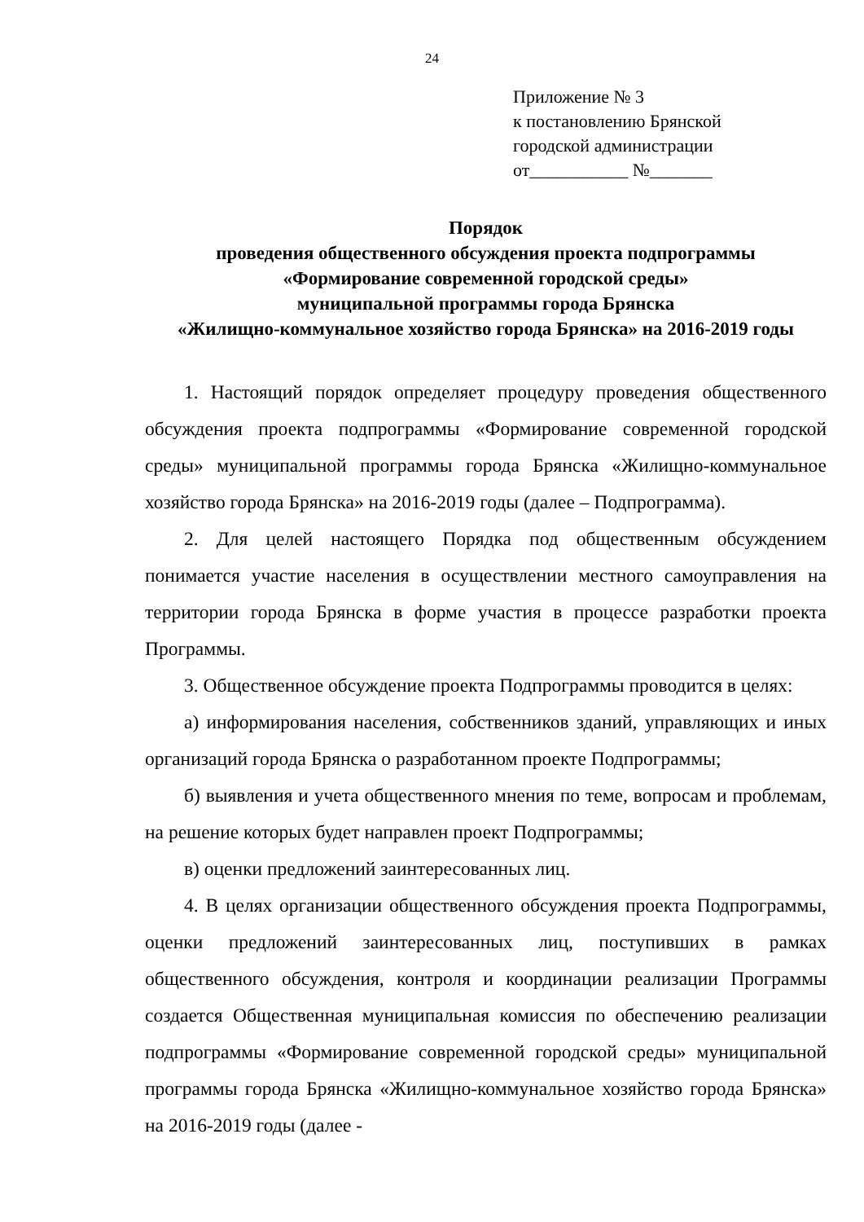24
Приложение № 3
к постановлению Брянской
городской администрации
от___________ №_______
Порядок
проведения общественного обсуждения проекта подпрограммы
«Формирование современной городской среды»
муниципальной программы города Брянска
«Жилищно-коммунальное хозяйство города Брянска» на 2016-2019 годы
1. Настоящий порядок определяет процедуру проведения общественного обсуждения проекта подпрограммы «Формирование современной городской среды» муниципальной программы города Брянска «Жилищно-коммунальное хозяйство города Брянска» на 2016-2019 годы (далее – Подпрограмма).
2. Для целей настоящего Порядка под общественным обсуждением понимается участие населения в осуществлении местного самоуправления на территории города Брянска в форме участия в процессе разработки проекта Программы.
3. Общественное обсуждение проекта Подпрограммы проводится в целях:
а) информирования населения, собственников зданий, управляющих и иных организаций города Брянска о разработанном проекте Подпрограммы;
б) выявления и учета общественного мнения по теме, вопросам и проблемам, на решение которых будет направлен проект Подпрограммы;
в) оценки предложений заинтересованных лиц.
4. В целях организации общественного обсуждения проекта Подпрограммы, оценки предложений заинтересованных лиц, поступивших в рамках общественного обсуждения, контроля и координации реализации Программы создается Общественная муниципальная комиссия по обеспечению реализации подпрограммы «Формирование современной городской среды» муниципальной программы города Брянска «Жилищно-коммунальное хозяйство города Брянска» на 2016-2019 годы (далее -